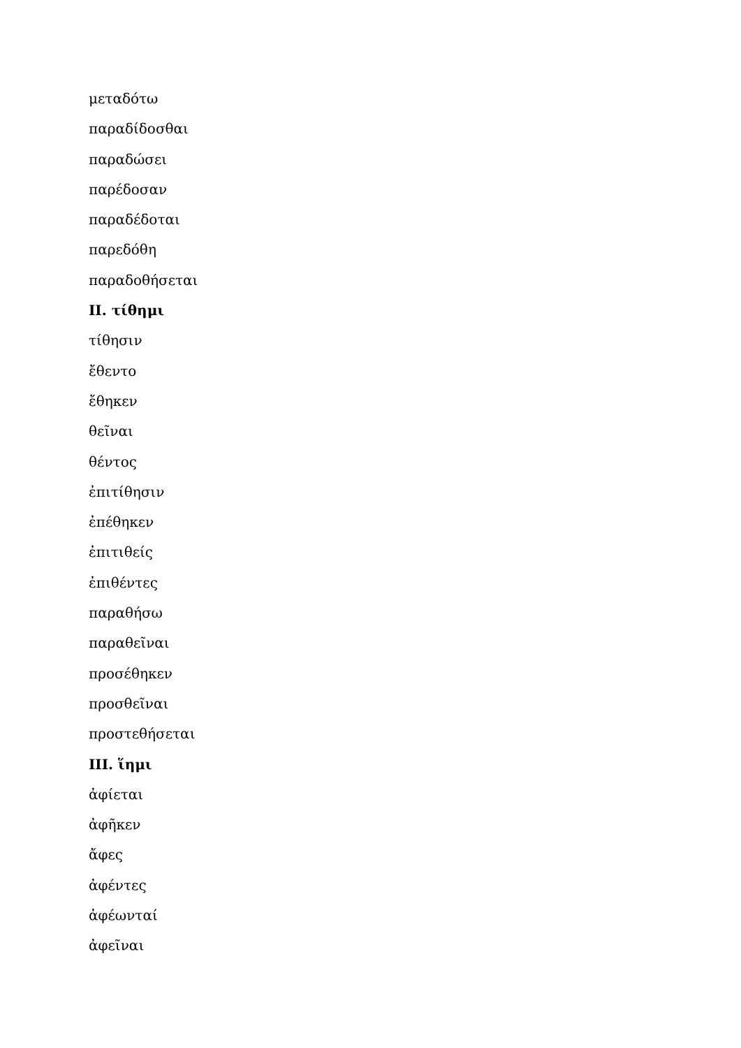μεταδότω
παραδίδοσθαι
παραδώσει
παρέδοσαν
παραδέδοται
παρεδόθη
παραδοθήσεται
II. τίθημι
τίθησιν
ἔθεντο
ἔθηκεν
θεῖναι
θέντος
ἐπιτίθησιν
ἐπέθηκεν
ἐπιτιθείς
ἐπιθέντες
παραθήσω
παραθεῖναι
προσέθηκεν
προσθεῖναι
προστεθήσεται
III. ἵημι
ἀφίεται
ἀφῆκεν
ἄφες
ἀφέντες
ἀφέωνταί
ἀφεῖναι